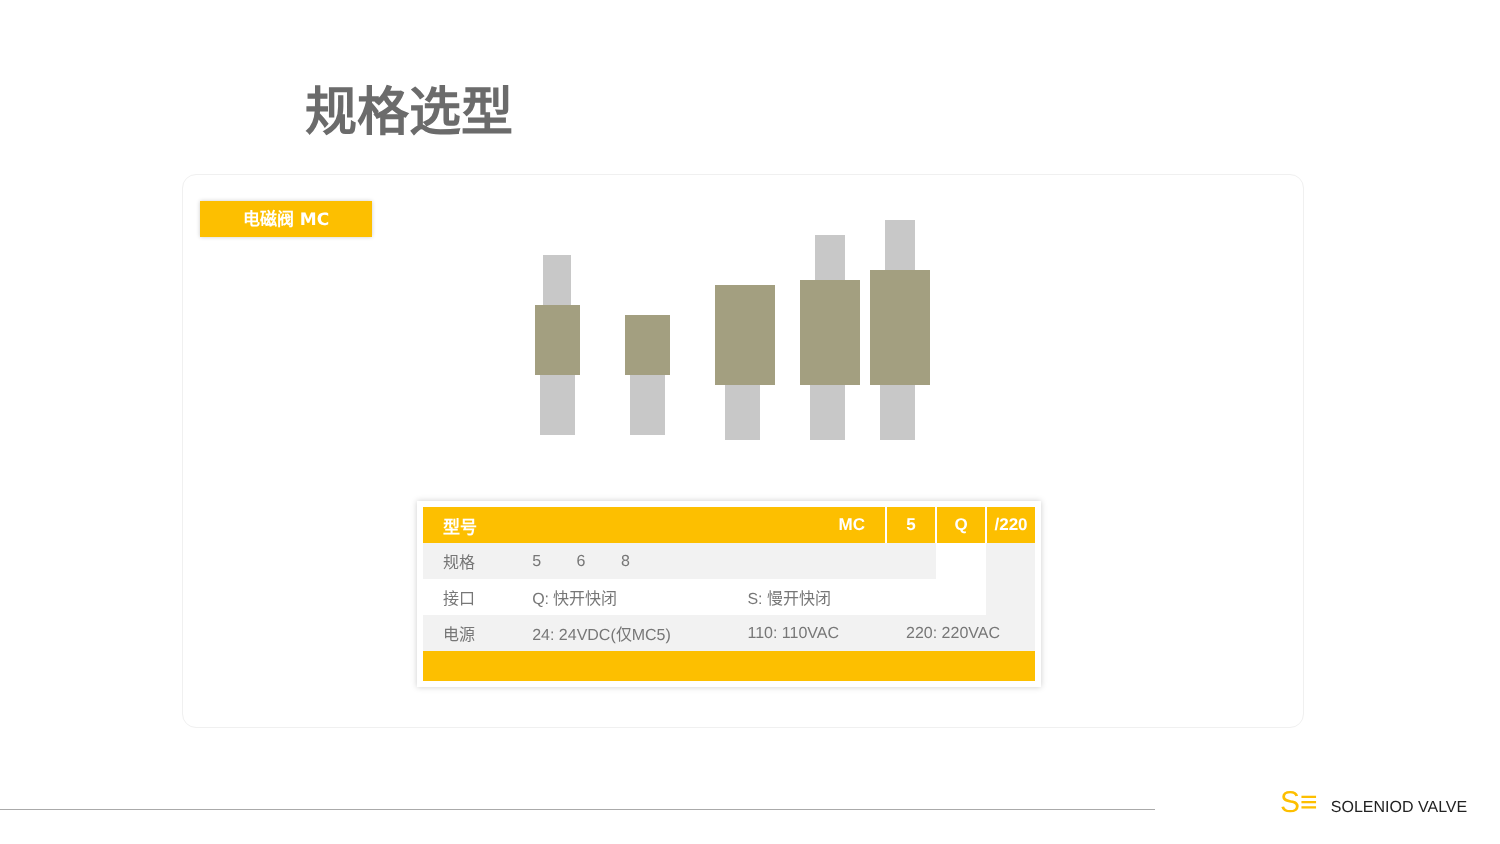规格选型
电磁阀 MC
| 型号 | MC | | 5 | Q | /220 |
| --- | --- | --- | --- | --- | --- |
| 规格 | 5 6 8 | | | | |
| 接口 | Q: 快开快闭 | S: 慢开快闭 | | | |
| 电源 | 24: 24VDC(仅MC5) | 110: 110VAC | 220: 220VAC | | |
S≡ SOLENIOD VALVE